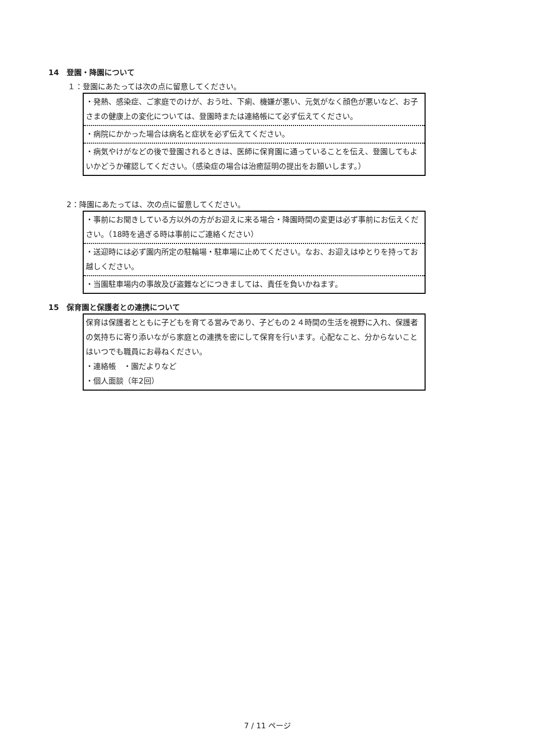14　登園・降園について
１：登園にあたっては次の点に留意してください。
・発熱、感染症、ご家庭でのけが、おう吐、下痢、機嫌が悪い、元気がなく顔色が悪いなど、お子さまの健康上の変化については、登園時または連絡帳にて必ず伝えてください。
・病院にかかった場合は病名と症状を必ず伝えてください。
・病気やけがなどの後で登園されるときは、医師に保育園に通っていることを伝え、登園してもよいかどうか確認してください。（感染症の場合は治癒証明の提出をお願いします。）
2：降園にあたっては、次の点に留意してください。
・事前にお聞きしている方以外の方がお迎えに来る場合・降園時間の変更は必ず事前にお伝えください。（18時を過ぎる時は事前にご連絡ください）
・送迎時には必ず園内所定の駐輪場・駐車場に止めてください。なお、お迎えはゆとりを持ってお越しください。
・当園駐車場内の事故及び盗難などにつきましては、責任を負いかねます。
15　保育園と保護者との連携について
保育は保護者とともに子どもを育てる営みであり、子どもの２４時間の生活を視野に入れ、保護者の気持ちに寄り添いながら家庭との連携を密にして保育を行います。心配なこと、分からないことはいつでも職員にお尋ねください。
・連絡帳　・園だよりなど
・個人面談（年2回）
7 / 11 ページ